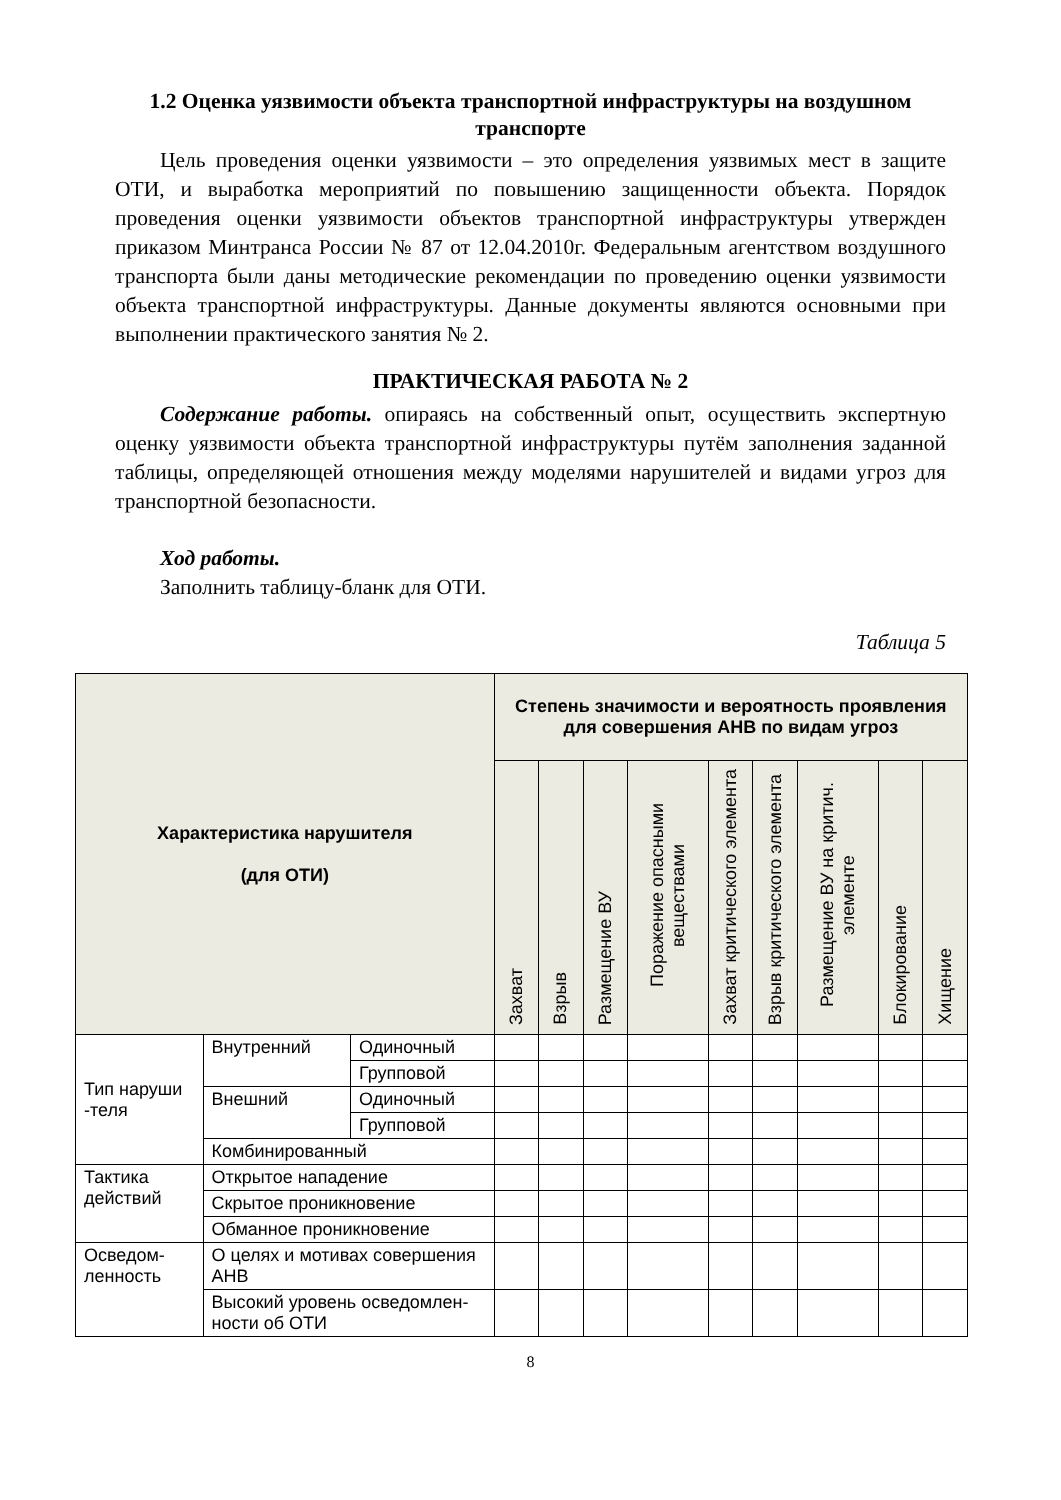1.2 Оценка уязвимости объекта транспортной инфраструктуры на воздушном транспорте
Цель проведения оценки уязвимости – это определения уязвимых мест в защите ОТИ, и выработка мероприятий по повышению защищенности объекта. Порядок проведения оценки уязвимости объектов транспортной инфраструктуры утвержден приказом Минтранса России № 87 от 12.04.2010г. Федеральным агентством воздушного транспорта были даны методические рекомендации по проведению оценки уязвимости объекта транспортной инфраструктуры. Данные документы являются основными при выполнении практического занятия № 2.
ПРАКТИЧЕСКАЯ РАБОТА № 2
Содержание работы. опираясь на собственный опыт, осуществить экспертную оценку уязвимости объекта транспортной инфраструктуры путём заполнения заданной таблицы, определяющей отношения между моделями нарушителей и видами угроз для транспортной безопасности.
Ход работы.
Заполнить таблицу-бланк для ОТИ.
Таблица 5
| Характеристика нарушителя (для ОТИ) | | | Степень значимости и вероятность проявления для совершения АНВ по видам угроз | | | | | | | | |
| --- | --- | --- | --- | --- | --- | --- | --- | --- | --- | --- | --- |
| | | | Захват | Взрыв | Размещение ВУ | Поражение опасными веществами | Захват критического элемента | Взрыв критического элемента | Размещение ВУ на критич. элементе | Блокирование | Хищение |
| Тип наруши -теля | Внутренний | Одиночный | | | | | | | | | |
| | | Групповой | | | | | | | | | |
| | Внешний | Одиночный | | | | | | | | | |
| | | Групповой | | | | | | | | | |
| | Комбинированный | | | | | | | | | | |
| Тактика действий | Открытое нападение | | | | | | | | | | |
| | Скрытое проникновение | | | | | | | | | | |
| | Обманное проникновение | | | | | | | | | | |
| Осведом-ленность | О целях и мотивах совершения АНВ | | | | | | | | | | |
| | Высокий уровень осведомлен-ности об ОТИ | | | | | | | | | | |
8